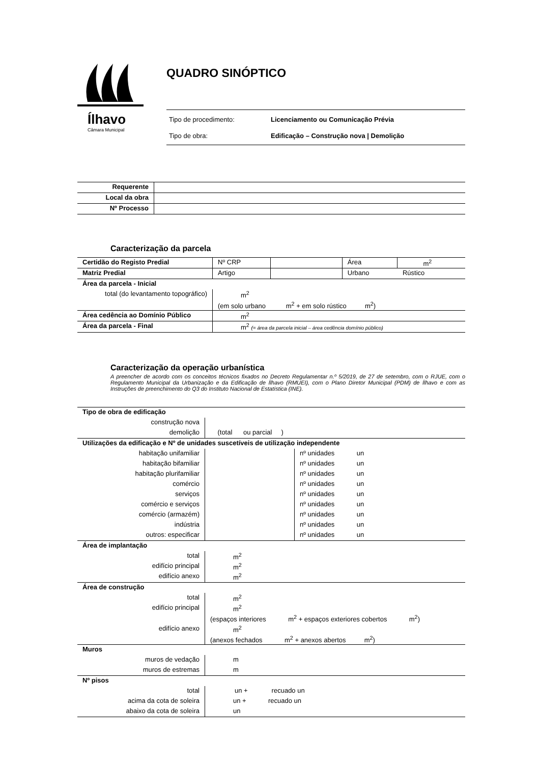Ílhavo
Câmara Municipal
QUADRO SINÓPTICO
Tipo de procedimento: Licenciamento ou Comunicação Prévia
Tipo de obra: Edificação – Construção nova | Demolição
| Requerente | |
| Local da obra | |
| Nº Processo | |
Caracterização da parcela
| Certidão do Registo Predial | Nº CRP | | Área | m<sup>2</sup> |
| Matriz Predial | Artigo | | Urbano | Rústico |
| Área da parcela - Inicial | | | | |
| total (do levantamento topográfico) | m<sup>2</sup> | | | |
| | (em solo urbano m<sup>2</sup> + em solo rústico m<sup>2</sup>) | | | |
| Área cedência ao Domínio Público | m<sup>2</sup> | | | |
| Área da parcela - Final | m<sup>2</sup> (= área da parcela inicial – área cedência domínio público) | | | |
Caracterização da operação urbanística
A preencher de acordo com os conceitos técnicos fixados no Decreto Regulamentar n.º 5/2019, de 27 de setembro, com o RJUE, com o Regulamento Municipal da Urbanização e da Edificação de Ílhavo (RMUEI), com o Plano Diretor Municipal (PDM) de Ílhavo e com as Instruções de preenchimento do Q3 do Instituto Nacional de Estatística (INE).
| Tipo de obra de edificação | | |
| construção nova | | |
| demolição | (total ou parcial ) | |
| Utilizações da edificação e Nº de unidades suscetíveis de utilização independente | | |
| habitação unifamiliar | | nº unidades un |
| habitação bifamiliar | | nº unidades un |
| habitação plurifamiliar | | nº unidades un |
| comércio | | nº unidades un |
| serviços | | nº unidades un |
| comércio e serviços | | nº unidades un |
| comércio (armazém) | | nº unidades un |
| indústria | | nº unidades un |
| outros: especificar | | nº unidades un |
| Área de implantação | | |
| total | m<sup>2</sup> | |
| edifício principal | m<sup>2</sup> | |
| edifício anexo | m<sup>2</sup> | |
| Área de construção | | |
| total | m<sup>2</sup> | |
| edifício principal | m<sup>2</sup> | |
| | (espaços interiores m<sup>2</sup> + espaços exteriores cobertos m<sup>2</sup>) | |
| edifício anexo | m<sup>2</sup> | |
| | (anexos fechados m<sup>2</sup> + anexos abertos m<sup>2</sup>) | |
| Muros | | |
| muros de vedação | m | |
| muros de estremas | m | |
| Nº pisos | | |
| total | un + recuado un | |
| acima da cota de soleira | un + recuado un | |
| abaixo da cota de soleira | un | |